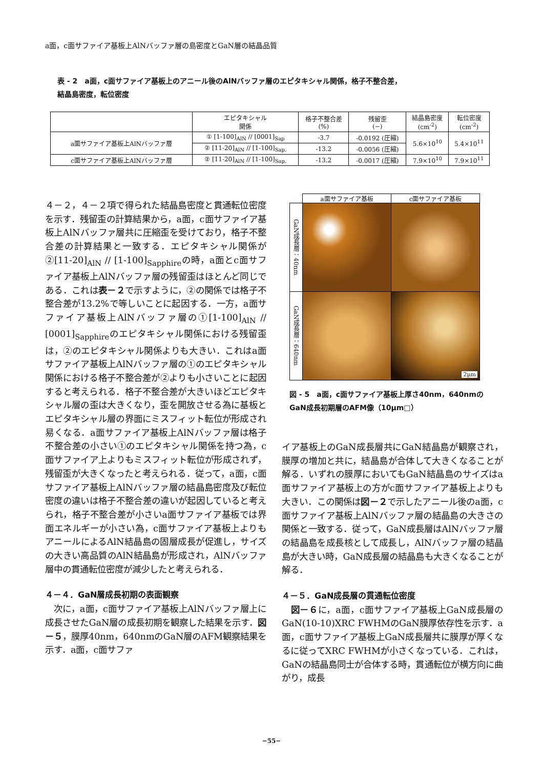a面，c面サファイア基板上AlNバッファ層の島密度とGaN層の結晶品質
表 - 2　a面，c面サファイア基板上のアニール後のAlNバッファ層のエピタキシャル関係，格子不整合差，
結晶島密度，転位密度
| | エピタキシャル 関係 | 格子不整合差 (%) | 残留歪 (−) | 結晶島密度 (cm<sup>-2</sup>) | 転位密度 (cm<sup>-2</sup>) |
| --- | --- | --- | --- | --- | --- |
| a面サファイア基板上AlNバッファ層 | ① [1-100]<sub>AlN</sub> // [0001]<sub>Sap</sub> | -3.7 | -0.0192 (圧縮) | 5.6×10<sup>10</sup> | 5.4×10<sup>11</sup> |
| | ② [11-20]<sub>AlN</sub> // [1-100]<sub>Sap.</sub> | -13.2 | -0.0056 (圧縮) | | |
| c面サファイア基板上AlNバッファ層 | ② [11-20]<sub>AlN</sub> // [1-100]<sub>Sap.</sub> | -13.2 | -0.0017 (圧縮) | 7.9×10<sup>10</sup> | 7.9×10<sup>11</sup> |
４－２，４－２項で得られた結晶島密度と貫通転位密度を示す．残留歪の計算結果から，a面，c面サファイア基板上AlNバッファ層共に圧縮歪を受けており，格子不整合差の計算結果と一致する．エピタキシャル関係が②[11-20]<sub>AlN</sub> // [1-100]<sub>Sapphire</sub>の時，a面とc面サファイア基板上AlNバッファ層の残留歪はほとんど同じである．これは表－２で示すように，②の関係では格子不整合差が13.2%で等しいことに起因する．一方，a面サファイア基板上AlNバッファ層の①[1-100]<sub>AlN</sub> // [0001]<sub>Sapphire</sub>のエピタキシャル関係における残留歪は，②のエピタキシャル関係よりも大きい．これはa面サファイア基板上AlNバッファ層の①のエピタキシャル関係における格子不整合差が②よりも小さいことに起因すると考えられる．格子不整合差が大きいほどエピタキシャル層の歪は大きくなり，歪を開放させる為に基板とエピタキシャル層の界面にミスフィット転位が形成され易くなる．a面サファイア基板上AlNバッファ層は格子不整合差の小さい①のエピタキシャル関係を持つ為，c面サファイア上よりもミスフィット転位が形成されず，残留歪が大きくなったと考えられる．従って，a面，c面サファイア基板上AlNバッファ層の結晶島密度及び転位密度の違いは格子不整合差の違いが起因していると考えられ，格子不整合差が小さいa面サファイア基板では界面エネルギーが小さい為，c面サファイア基板上よりもアニールによるAlN結晶島の固層成長が促進し，サイズの大きい高品質のAlN結晶島が形成され，AlNバッファ層中の貫通転位密度が減少したと考えられる．
４－４．GaN層成長初期の表面観察
　次に，a面，c面サファイア基板上AlNバッファ層上に成長させたGaN層の成長初期を観察した結果を示す．図－５，膜厚40nm，640nmのGaN層のAFM観察結果を示す．a面，c面サファ
| | a面サファイア基板 | c面サファイア基板 |
| GaN成長層：40nm | | |
| GaN成長層：640nm | | 2μm |
図 - 5　a面，c面サファイア基板上厚さ40nm，640nmのGaN成長初期層のAFM像（10μm□）
イア基板上のGaN成長層共にGaN結晶島が観察され，膜厚の増加と共に，結晶島が合体して大きくなることが解る．いずれの膜厚においてもGaN結晶島のサイズはa面サファイア基板上の方がc面サファイア基板上よりも大きい．この関係は図－２で示したアニール後のa面，c面サファイア基板上AlNバッファ層の結晶島の大きさの関係と一致する．従って，GaN成長層はAlNバッファ層の結晶島を成長核として成長し，AlNバッファ層の結晶島が大きい時，GaN成長層の結晶島も大きくなることが解る．
４－５．GaN成長層の貫通転位密度
　図－６に，a面，c面サファイア基板上GaN成長層のGaN(10-10)XRC FWHMのGaN膜厚依存性を示す．a面，c面サファイア基板上GaN成長層共に膜厚が厚くなるに従ってXRC FWHMが小さくなっている．これは，GaNの結晶島同士が合体する時，貫通転位が横方向に曲がり，成長
−55−